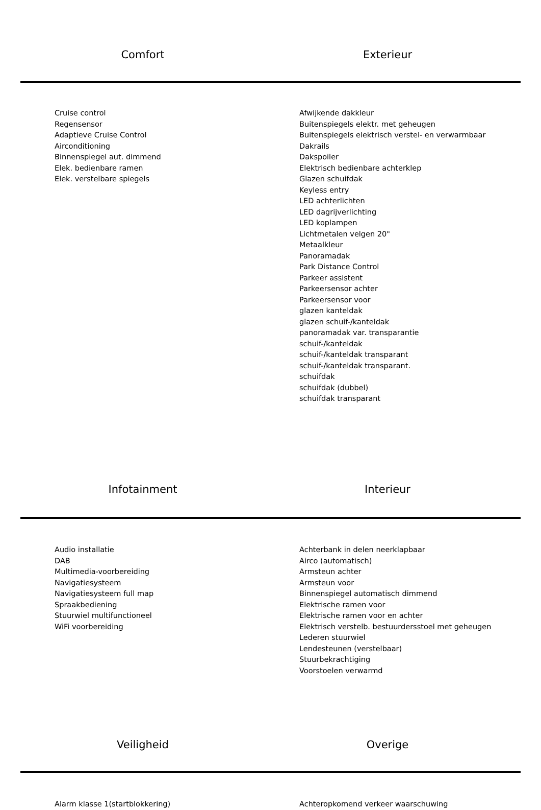Comfort Exterieur
Cruise control
Regensensor
Adaptieve Cruise Control
Airconditioning
Binnenspiegel aut. dimmend
Elek. bedienbare ramen
Elek. verstelbare spiegels
Afwijkende dakkleur
Buitenspiegels elektr. met geheugen
Buitenspiegels elektrisch verstel- en verwarmbaar
Dakrails
Dakspoiler
Elektrisch bedienbare achterklep
Glazen schuifdak
Keyless entry
LED achterlichten
LED dagrijverlichting
LED koplampen
Lichtmetalen velgen 20"
Metaalkleur
Panoramadak
Park Distance Control
Parkeer assistent
Parkeersensor achter
Parkeersensor voor
glazen kanteldak
glazen schuif-/kanteldak
panoramadak var. transparantie
schuif-/kanteldak
schuif-/kanteldak transparant
schuif-/kanteldak transparant.
schuifdak
schuifdak (dubbel)
schuifdak transparant
Infotainment Interieur
Audio installatie
DAB
Multimedia-voorbereiding
Navigatiesysteem
Navigatiesysteem full map
Spraakbediening
Stuurwiel multifunctioneel
WiFi voorbereiding
Achterbank in delen neerklapbaar
Airco (automatisch)
Armsteun achter
Armsteun voor
Binnenspiegel automatisch dimmend
Elektrische ramen voor
Elektrische ramen voor en achter
Elektrisch verstelb. bestuurdersstoel met geheugen
Lederen stuurwiel
Lendesteunen (verstelbaar)
Stuurbekrachtiging
Voorstoelen verwarmd
Veiligheid Overige
Alarm klasse 1(startblokkering) Achteropkomend verkeer waarschuwing